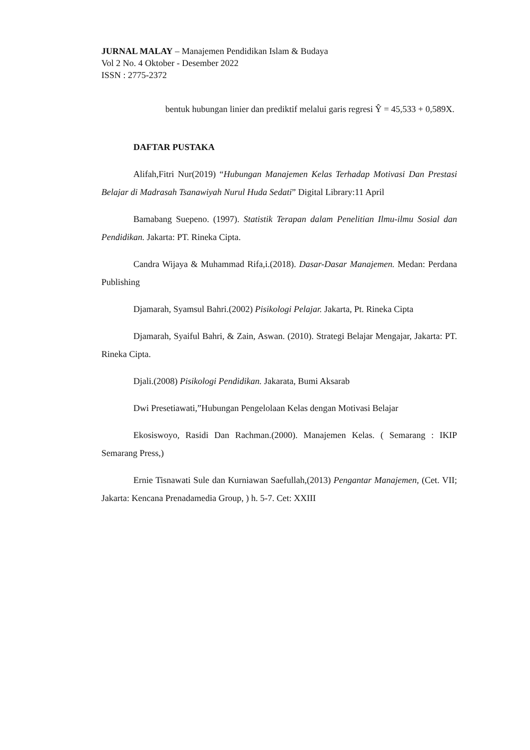JURNAL MALAY – Manajemen Pendidikan Islam & Budaya
Vol 2 No. 4 Oktober - Desember 2022
ISSN : 2775-2372
bentuk hubungan linier dan prediktif melalui garis regresi Ŷ = 45,533 + 0,589X.
DAFTAR PUSTAKA
Alifah,Fitri Nur(2019) “Hubungan Manajemen Kelas Terhadap Motivasi Dan Prestasi Belajar di Madrasah Tsanawiyah Nurul Huda Sedati” Digital Library:11 April
Bamabang Suepeno. (1997). Statistik Terapan dalam Penelitian Ilmu-ilmu Sosial dan Pendidikan. Jakarta: PT. Rineka Cipta.
Candra Wijaya & Muhammad Rifa,i.(2018). Dasar-Dasar Manajemen. Medan: Perdana Publishing
Djamarah, Syamsul Bahri.(2002) Pisikologi Pelajar. Jakarta, Pt. Rineka Cipta
Djamarah, Syaiful Bahri, & Zain, Aswan. (2010). Strategi Belajar Mengajar, Jakarta: PT. Rineka Cipta.
Djali.(2008) Pisikologi Pendidikan. Jakarata, Bumi Aksarab
Dwi Presetiawati,”Hubungan Pengelolaan Kelas dengan Motivasi Belajar
Ekosiswoyo, Rasidi Dan Rachman.(2000). Manajemen Kelas. ( Semarang : IKIP Semarang Press,)
Ernie Tisnawati Sule dan Kurniawan Saefullah,(2013) Pengantar Manajemen, (Cet. VII; Jakarta: Kencana Prenadamedia Group, ) h. 5-7. Cet: XXIII